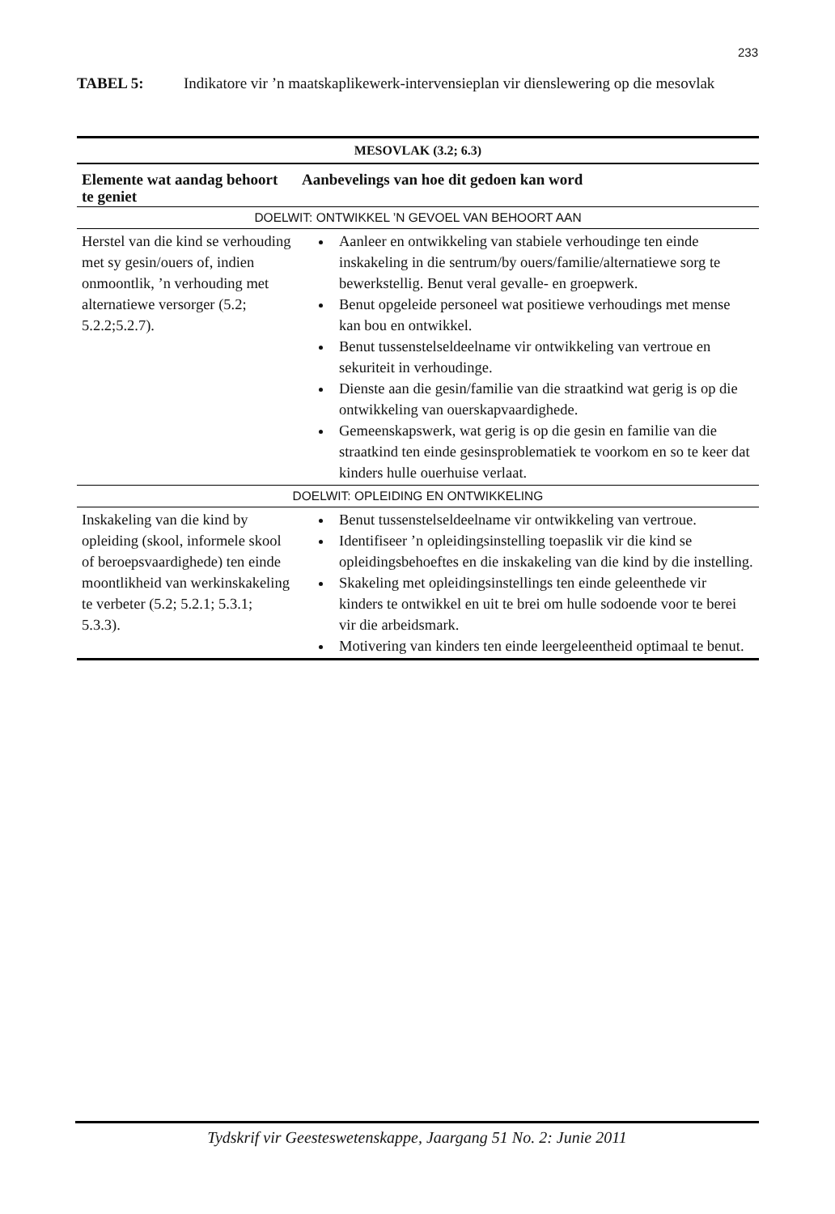233
TABEL 5: Indikatore vir ’n maatskaplikewerk-intervensieplan vir dienslewering op die mesovlak
| MESOVLAK (3.2; 6.3) | |
| --- | --- |
| Elemente wat aandag behoort te geniet | Aanbevelings van hoe dit gedoen kan word |
| DOELWIT: ONTWIKKEL ’N GEVOEL VAN BEHOORT AAN | |
| Herstel van die kind se verhouding met sy gesin/ouers of, indien onmoontlik, ’n verhouding met alternatiewe versorger (5.2; 5.2.2;5.2.7). | Aanleer en ontwikkeling van stabiele verhoudinge ten einde inskakeling in die sentrum/by ouers/familie/alternatiewe sorg te bewerkstellig. Benut veral gevalle- en groepwerk. Benut opgeleide personeel wat positiewe verhoudings met mense kan bou en ontwikkel. Benut tussenstelseldeelname vir ontwikkeling van vertroue en sekuriteit in verhoudinge. Dienste aan die gesin/familie van die straatkind wat gerig is op die ontwikkeling van ouerskapvaardighede. Gemeenskapswerk, wat gerig is op die gesin en familie van die straatkind ten einde gesinsproblematiek te voorkom en so te keer dat kinders hulle ouerhuise verlaat. |
| DOELWIT: OPLEIDING EN ONTWIKKELING | |
| Inskakeling van die kind by opleiding (skool, informele skool of beroepsvaardighede) ten einde moontlikheid van werkinskakeling te verbeter (5.2; 5.2.1; 5.3.1; 5.3.3). | Benut tussenstelseldeelname vir ontwikkeling van vertroue. Identifiseer ’n opleidingsinstelling toepaslik vir die kind se opleidingsbehoeftes en die inskakeling van die kind by die instelling. Skakeling met opleidingsinstellings ten einde geleenthede vir kinders te ontwikkel en uit te brei om hulle sodoende voor te berei vir die arbeidsmark. Motivering van kinders ten einde leergeleentheid optimaal te benut. |
Tydskrif vir Geesteswetenskappe, Jaargang 51 No. 2: Junie 2011